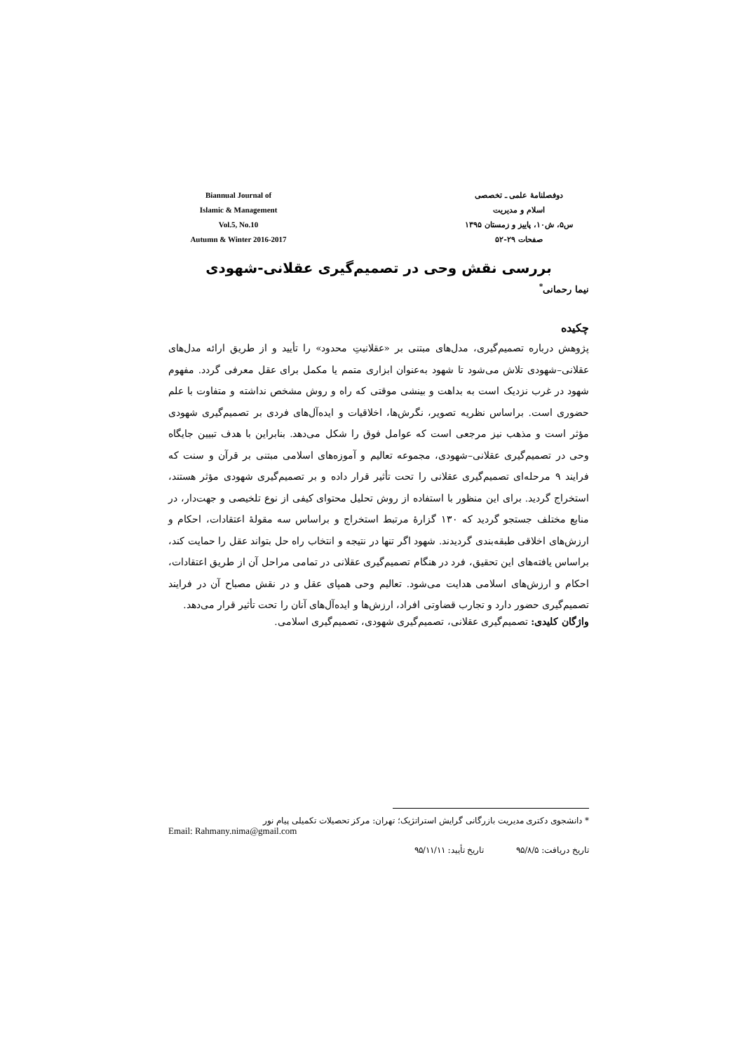Biannual Journal of
Islamic & Management
Vol.5, No.10
Autumn & Winter 2016-2017
دوفصلنامهٔ علمی ـ تخصصی
اسلام و مدیریت
س۵، ش۱۰، پاییز و زمستان ۱۳۹۵
صفحات ۲۹-۵۲
بررسی نقش وحی در تصمیم‌گیری عقلانی-شهودی
نیما رحمانی<sup>*</sup>
چکیده
پژوهش درباره تصمیم‌گیری، مدل‌های مبتنی بر «عقلانیتِ محدود» را تأیید و از طریق ارائه مدل‌های عقلانی–شهودی تلاش می‌شود تا شهود به‌عنوان ابزاری متمم یا مکمل برای عقل معرفی گردد. مفهوم شهود در غرب نزدیک است به بداهت و بینشی موقتی که راه و روش مشخص نداشته و متفاوت با علم حضوری است. براساس نظریه تصویر، نگرش‌ها، اخلاقیات و ایده‌آل‌های فردی بر تصمیم‌گیری شهودی مؤثر است و مذهب نیز مرجعی است که عوامل فوق را شکل می‌دهد. بنابراین با هدف تبیین جایگاه وحی در تصمیم‌گیری عقلانی–شهودی، مجموعه تعالیم و آموزه‌های اسلامی مبتنی بر قرآن و سنت که فرایند ۹ مرحله‌ای تصمیم‌گیری عقلانی را تحت تأثیر قرار داده و بر تصمیم‌گیری شهودی مؤثر هستند، استخراج گردید. برای این منظور با استفاده از روش تحلیل محتوای کیفی از نوع تلخیصی و جهت‌دار، در منابع مختلف جستجو گردید که ۱۳۰ گزارهٔ مرتبط استخراج و براساس سه مقولهٔ اعتقادات، احکام و ارزش‌های اخلاقی طبقه‌بندی گردیدند. شهود اگر تنها در نتیجه و انتخاب راه حل بتواند عقل را حمایت کند، براساس یافته‌های این تحقیق، فرد در هنگام تصمیم‌گیری عقلانی در تمامی مراحل آن از طریق اعتقادات، احکام و ارزش‌های اسلامی هدایت می‌شود. تعالیم وحی همپای عقل و در نقش مصباح آن در فرایند تصمیم‌گیری حضور دارد و تجارب قضاوتی افراد، ارزش‌ها و ایده‌آل‌های آنان را تحت تأثیر قرار می‌دهد.
واژگان کلیدی: تصمیم‌گیری عقلانی، تصمیم‌گیری شهودی، تصمیم‌گیری اسلامی.
* دانشجوی دکتری مدیریت بازرگانی گرایش استراتژیک؛ تهران: مرکز تحصیلات تکمیلی پیام نور
Email: Rahmany.nima@gmail.com
تاریخ دریافت: ۹۵/۸/۵ تاریخ تأیید: ۹۵/۱۱/۱۱